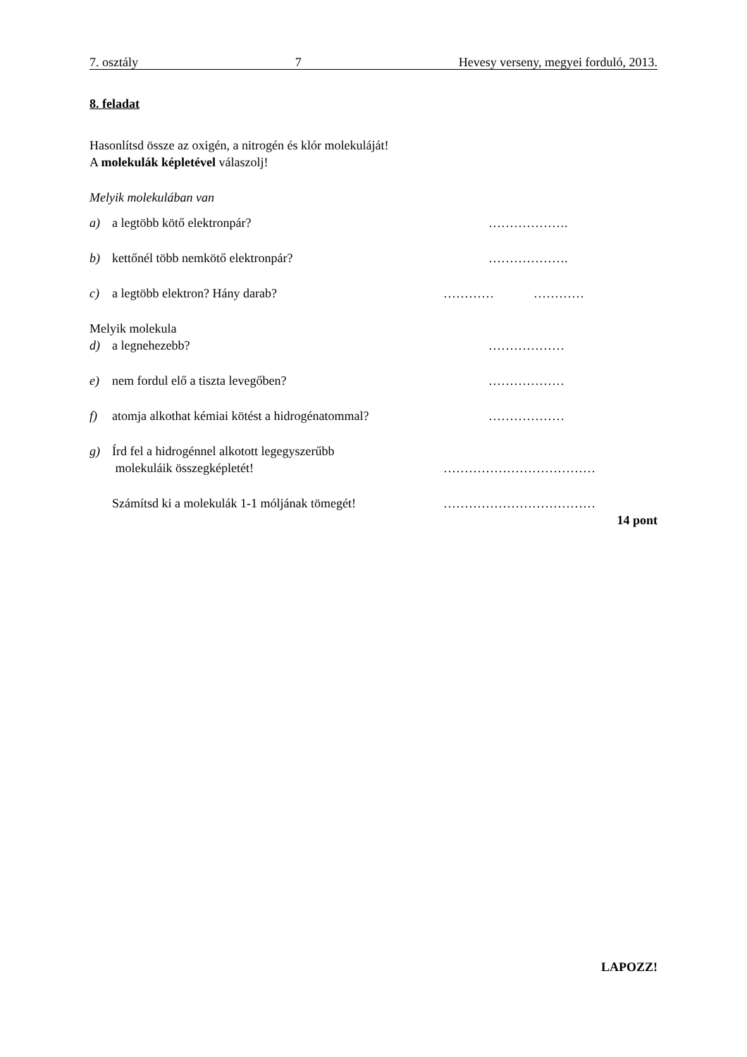7. osztály 7 Hevesy verseny, megyei forduló, 2013.
8. feladat
Hasonlítsd össze az oxigén, a nitrogén és klór molekuláját!
A molekulák képletével válaszolj!
Melyik molekulában van
a) a legtöbb kötő elektronpár? ……………….
b) kettőnél több nemkötő elektronpár? ……………….
c) a legtöbb elektron? Hány darab? ………… …………
Melyik molekula
d) a legnehezebb? ………………
e) nem fordul elő a tiszta levegőben? ………………
f) atomja alkothat kémiai kötést a hidrogénatommal? ………………
g) Írd fel a hidrogénnel alkotott legegyszerűbb
molekuláik összegképletét! ………………………………
Számítsd ki a molekulák 1-1 móljának tömegét! ………………………………
14 pont
LAPOZZ!